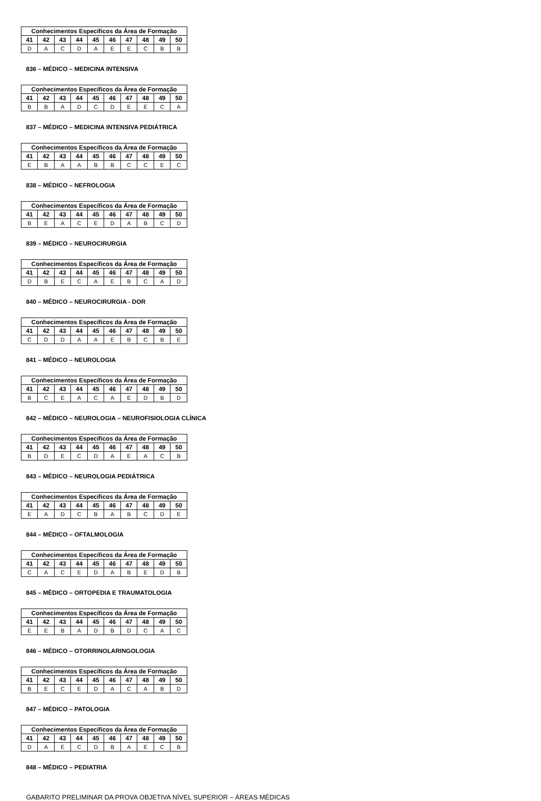| Conhecimentos Específicos da Área de Formação | | | | | | | | | |
| --- | --- | --- | --- | --- | --- | --- | --- | --- | --- |
| 41 | 42 | 43 | 44 | 45 | 46 | 47 | 48 | 49 | 50 |
| D | A | C | D | A | E | E | C | B | B |
836 – MÉDICO – MEDICINA INTENSIVA
| Conhecimentos Específicos da Área de Formação | | | | | | | | | |
| --- | --- | --- | --- | --- | --- | --- | --- | --- | --- |
| 41 | 42 | 43 | 44 | 45 | 46 | 47 | 48 | 49 | 50 |
| B | B | A | D | C | D | E | E | C | A |
837 – MÉDICO – MEDICINA INTENSIVA PEDIÁTRICA
| Conhecimentos Específicos da Área de Formação | | | | | | | | | |
| --- | --- | --- | --- | --- | --- | --- | --- | --- | --- |
| 41 | 42 | 43 | 44 | 45 | 46 | 47 | 48 | 49 | 50 |
| E | B | A | A | B | B | C | C | E | C |
838 – MÉDICO – NEFROLOGIA
| Conhecimentos Específicos da Área de Formação | | | | | | | | | |
| --- | --- | --- | --- | --- | --- | --- | --- | --- | --- |
| 41 | 42 | 43 | 44 | 45 | 46 | 47 | 48 | 49 | 50 |
| B | E | A | C | E | D | A | B | C | D |
839 – MÉDICO – NEUROCIRURGIA
| Conhecimentos Específicos da Área de Formação | | | | | | | | | |
| --- | --- | --- | --- | --- | --- | --- | --- | --- | --- |
| 41 | 42 | 43 | 44 | 45 | 46 | 47 | 48 | 49 | 50 |
| D | B | E | C | A | E | B | C | A | D |
840 – MÉDICO – NEUROCIRURGIA - DOR
| Conhecimentos Específicos da Área de Formação | | | | | | | | | |
| --- | --- | --- | --- | --- | --- | --- | --- | --- | --- |
| 41 | 42 | 43 | 44 | 45 | 46 | 47 | 48 | 49 | 50 |
| C | D | D | A | A | E | B | C | B | E |
841 – MÉDICO – NEUROLOGIA
| Conhecimentos Específicos da Área de Formação | | | | | | | | | |
| --- | --- | --- | --- | --- | --- | --- | --- | --- | --- |
| 41 | 42 | 43 | 44 | 45 | 46 | 47 | 48 | 49 | 50 |
| B | C | E | A | C | A | E | D | B | D |
842 – MÉDICO – NEUROLOGIA – NEUROFISIOLOGIA CLÍNICA
| Conhecimentos Específicos da Área de Formação | | | | | | | | | |
| --- | --- | --- | --- | --- | --- | --- | --- | --- | --- |
| 41 | 42 | 43 | 44 | 45 | 46 | 47 | 48 | 49 | 50 |
| B | D | E | C | D | A | E | A | C | B |
843 – MÉDICO – NEUROLOGIA PEDIÁTRICA
| Conhecimentos Específicos da Área de Formação | | | | | | | | | |
| --- | --- | --- | --- | --- | --- | --- | --- | --- | --- |
| 41 | 42 | 43 | 44 | 45 | 46 | 47 | 48 | 49 | 50 |
| E | A | D | C | B | A | B | C | D | E |
844 – MÉDICO – OFTALMOLOGIA
| Conhecimentos Específicos da Área de Formação | | | | | | | | | |
| --- | --- | --- | --- | --- | --- | --- | --- | --- | --- |
| 41 | 42 | 43 | 44 | 45 | 46 | 47 | 48 | 49 | 50 |
| C | A | C | E | D | A | B | E | D | B |
845 – MÉDICO – ORTOPEDIA E TRAUMATOLOGIA
| Conhecimentos Específicos da Área de Formação | | | | | | | | | |
| --- | --- | --- | --- | --- | --- | --- | --- | --- | --- |
| 41 | 42 | 43 | 44 | 45 | 46 | 47 | 48 | 49 | 50 |
| E | E | B | A | D | B | D | C | A | C |
846 – MÉDICO – OTORRINOLARINGOLOGIA
| Conhecimentos Específicos da Área de Formação | | | | | | | | | |
| --- | --- | --- | --- | --- | --- | --- | --- | --- | --- |
| 41 | 42 | 43 | 44 | 45 | 46 | 47 | 48 | 49 | 50 |
| B | E | C | E | D | A | C | A | B | D |
847 – MÉDICO – PATOLOGIA
| Conhecimentos Específicos da Área de Formação | | | | | | | | | |
| --- | --- | --- | --- | --- | --- | --- | --- | --- | --- |
| 41 | 42 | 43 | 44 | 45 | 46 | 47 | 48 | 49 | 50 |
| D | A | E | C | D | B | A | E | C | B |
848 – MÉDICO – PEDIATRIA
GABARITO PRELIMINAR DA PROVA OBJETIVA NÍVEL SUPERIOR – ÁREAS MÉDICAS